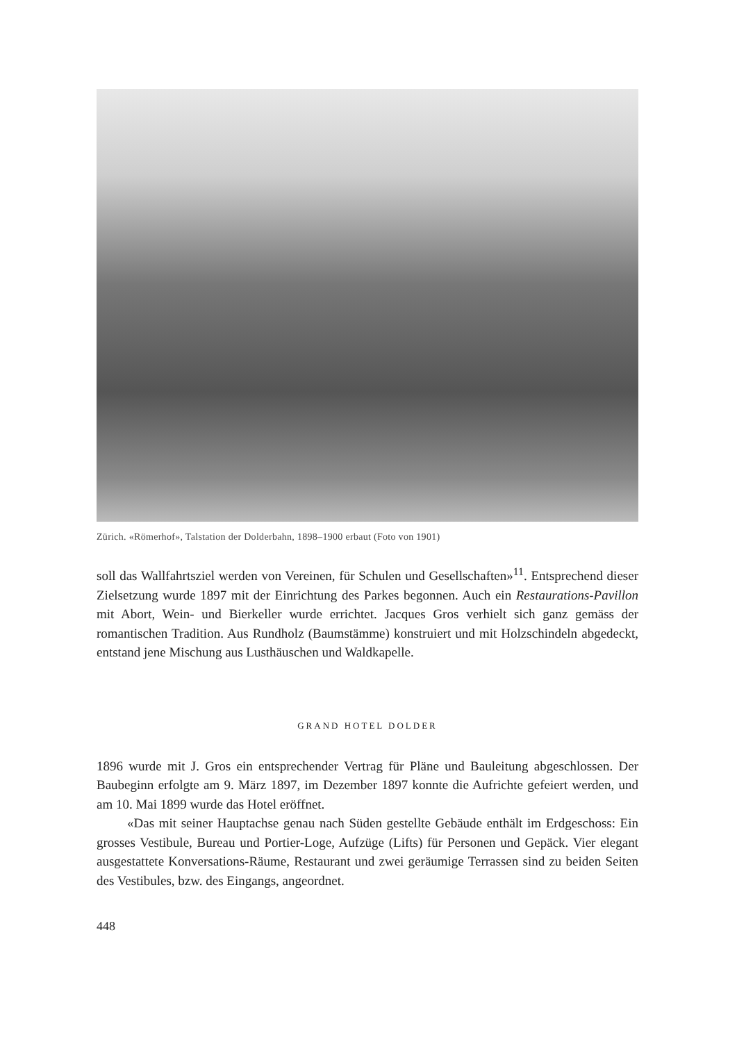Zürich. «Römerhof», Talstation der Dolderbahn, 1898–1900 erbaut (Foto von 1901)
soll das Wallfahrtsziel werden von Vereinen, für Schulen und Gesellschaften»<sup>11</sup>. Entsprechend dieser Zielsetzung wurde 1897 mit der Einrichtung des Parkes begonnen. Auch ein Restaurations-Pavillon mit Abort, Wein- und Bierkeller wurde errichtet. Jacques Gros verhielt sich ganz gemäss der romantischen Tradition. Aus Rundholz (Baumstämme) konstruiert und mit Holzschindeln abgedeckt, entstand jene Mischung aus Lusthäuschen und Waldkapelle.
GRAND HOTEL DOLDER
1896 wurde mit J. Gros ein entsprechender Vertrag für Pläne und Bauleitung abgeschlossen. Der Baubeginn erfolgte am 9. März 1897, im Dezember 1897 konnte die Aufrichte gefeiert werden, und am 10. Mai 1899 wurde das Hotel eröffnet.
«Das mit seiner Hauptachse genau nach Süden gestellte Gebäude enthält im Erdgeschoss: Ein grosses Vestibule, Bureau und Portier-Loge, Aufzüge (Lifts) für Personen und Gepäck. Vier elegant ausgestattete Konversations-Räume, Restaurant und zwei geräumige Terrassen sind zu beiden Seiten des Vestibules, bzw. des Eingangs, angeordnet.
448